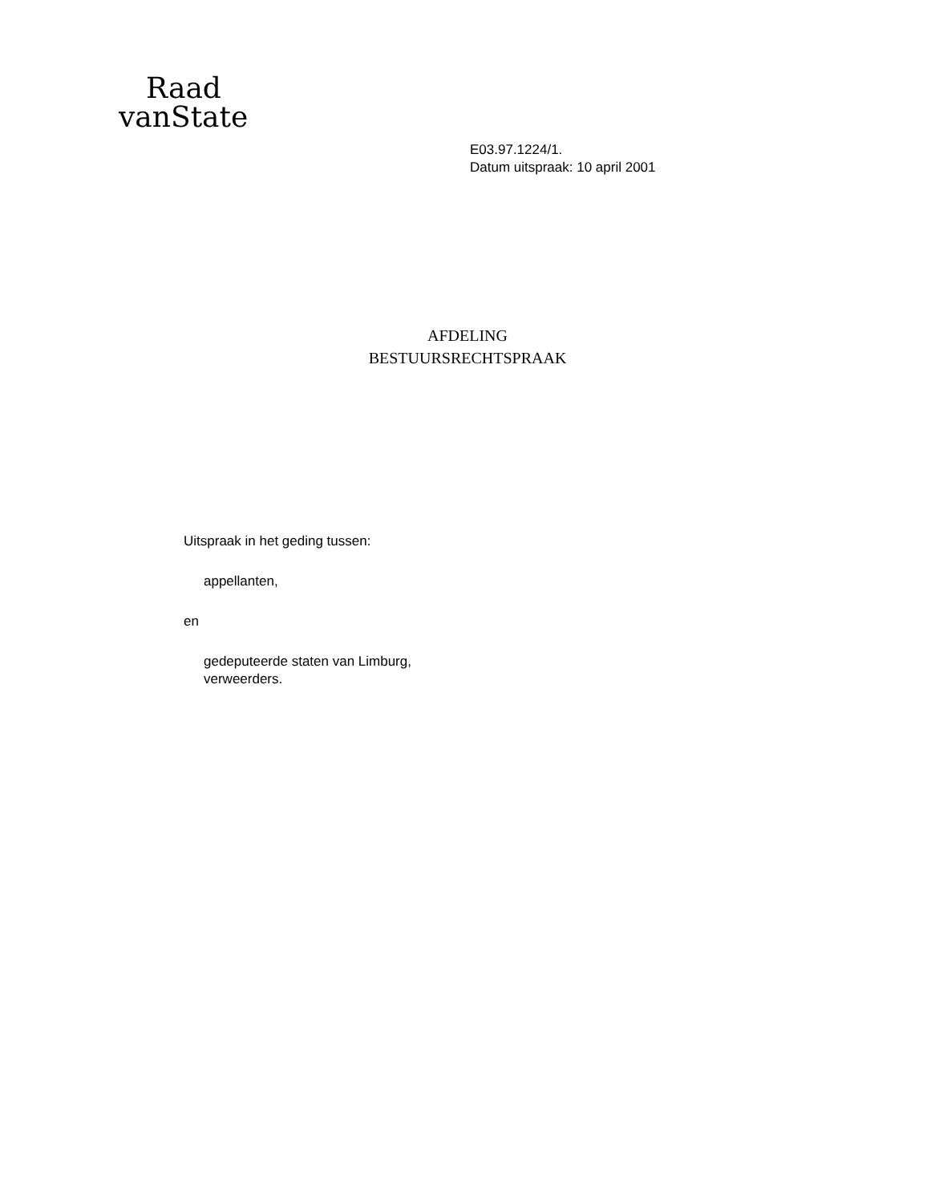Raad
vanState
E03.97.1224/1.
Datum uitspraak: 10 april 2001
AFDELING
BESTUURSRECHTSPRAAK
Uitspraak in het geding tussen:
appellanten,
en
gedeputeerde staten van Limburg,
verweerders.